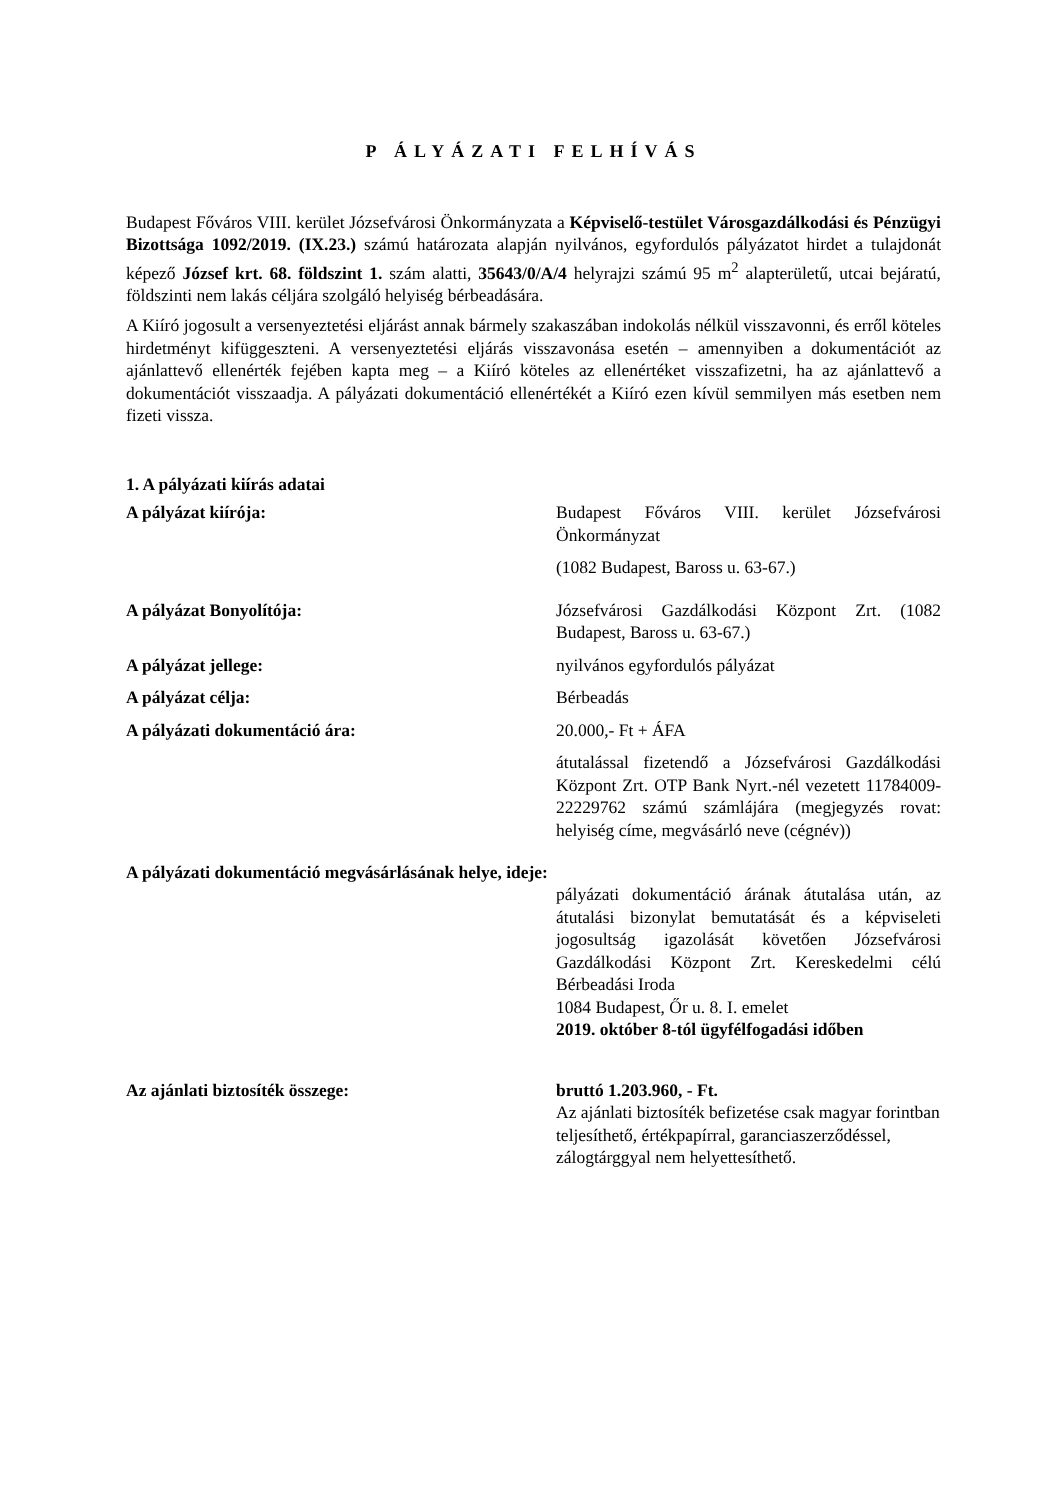P ÁLYÁZATI FELHÍVÁS
Budapest Főváros VIII. kerület Józsefvárosi Önkormányzata a Képviselő-testület Városgazdálkodási és Pénzügyi Bizottsága 1092/2019. (IX.23.) számú határozata alapján nyilvános, egyfordulós pályázatot hirdet a tulajdonát képező József krt. 68. földszint 1. szám alatti, 35643/0/A/4 helyrajzi számú 95 m<sup>2</sup> alapterületű, utcai bejáratú, földszinti nem lakás céljára szolgáló helyiség bérbeadására.
A Kiíró jogosult a versenyeztetési eljárást annak bármely szakaszában indokolás nélkül visszavonni, és erről köteles hirdetményt kifüggeszteni. A versenyeztetési eljárás visszavonása esetén – amennyiben a dokumentációt az ajánlattevő ellenérték fejében kapta meg – a Kiíró köteles az ellenértéket visszafizetni, ha az ajánlattevő a dokumentációt visszaadja. A pályázati dokumentáció ellenértékét a Kiíró ezen kívül semmilyen más esetben nem fizeti vissza.
1. A pályázati kiírás adatai
A pályázat kiírója: Budapest Főváros VIII. kerület Józsefvárosi Önkormányzat
(1082 Budapest, Baross u. 63-67.)
A pályázat Bonyolítója: Józsefvárosi Gazdálkodási Központ Zrt. (1082 Budapest, Baross u. 63-67.)
A pályázat jellege: nyilvános egyfordulós pályázat
A pályázat célja: Bérbeadás
A pályázati dokumentáció ára: 20.000,- Ft + ÁFA
átutalással fizetendő a Józsefvárosi Gazdálkodási Központ Zrt. OTP Bank Nyrt.-nél vezetett 11784009-22229762 számú számlájára (megjegyzés rovat: helyiség címe, megvásárló neve (cégnév))
A pályázati dokumentáció megvásárlásának helye, ideje:
pályázati dokumentáció árának átutalása után, az átutalási bizonylat bemutatását és a képviseleti jogosultság igazolását követően Józsefvárosi Gazdálkodási Központ Zrt. Kereskedelmi célú Bérbeadási Iroda
1084 Budapest, Őr u. 8. I. emelet
2019. október 8-tól ügyfélfogadási időben
Az ajánlati biztosíték összege: bruttó 1.203.960, - Ft.
Az ajánlati biztosíték befizetése csak magyar forintban teljesíthető, értékpapírral, garanciaszerződéssel, zálogtárggyal nem helyettesíthető.